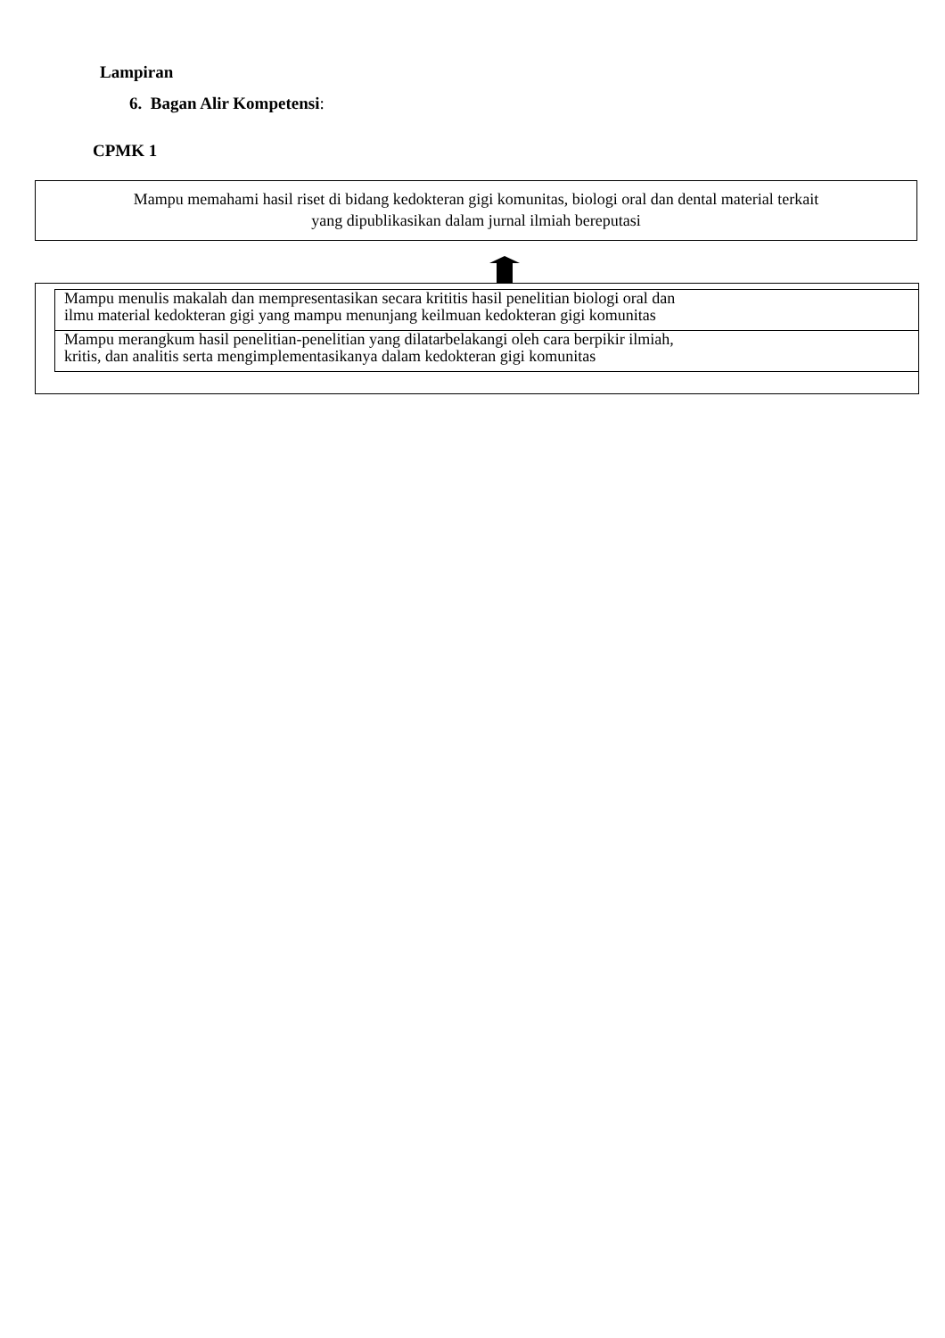Lampiran
6. Bagan Alir Kompetensi:
CPMK 1
Mampu memahami hasil riset di bidang kedokteran gigi komunitas, biologi oral dan dental material terkait
yang dipublikasikan dalam jurnal ilmiah bereputasi
Mampu menulis makalah dan mempresentasikan secara krititis hasil penelitian biologi oral dan
ilmu material kedokteran gigi yang mampu menunjang keilmuan kedokteran gigi komunitas
Mampu merangkum hasil penelitian-penelitian yang dilatarbelakangi oleh cara berpikir ilmiah,
kritis, dan analitis serta mengimplementasikanya dalam kedokteran gigi komunitas